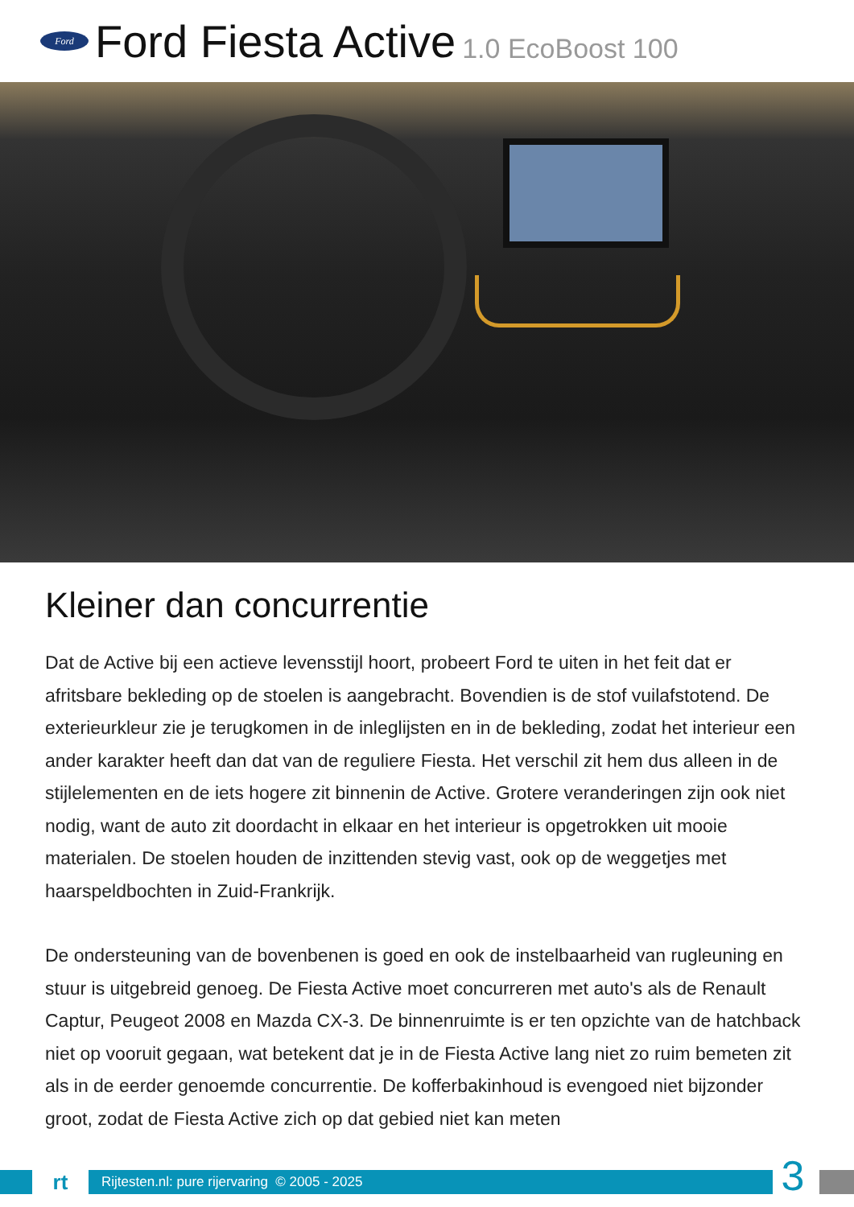Ford
Ford Fiesta Active 1.0 EcoBoost 100
Kleiner dan concurrentie
Dat de Active bij een actieve levensstijl hoort, probeert Ford te uiten in het feit dat er afritsbare bekleding op de stoelen is aangebracht. Bovendien is de stof vuilafstotend. De exterieurkleur zie je terugkomen in de inleglijsten en in de bekleding, zodat het interieur een ander karakter heeft dan dat van de reguliere Fiesta. Het verschil zit hem dus alleen in de stijlelementen en de iets hogere zit binnenin de Active. Grotere veranderingen zijn ook niet nodig, want de auto zit doordacht in elkaar en het interieur is opgetrokken uit mooie materialen. De stoelen houden de inzittenden stevig vast, ook op de weggetjes met haarspeldbochten in Zuid-Frankrijk.
De ondersteuning van de bovenbenen is goed en ook de instelbaarheid van rugleuning en stuur is uitgebreid genoeg. De Fiesta Active moet concurreren met auto's als de Renault Captur, Peugeot 2008 en Mazda CX-3. De binnenruimte is er ten opzichte van de hatchback niet op vooruit gegaan, wat betekent dat je in de Fiesta Active lang niet zo ruim bemeten zit als in de eerder genoemde concurrentie. De kofferbakinhoud is evengoed niet bijzonder groot, zodat de Fiesta Active zich op dat gebied niet kan meten
rt
Rijtesten.nl: pure rijervaring © 2005 - 2025
3